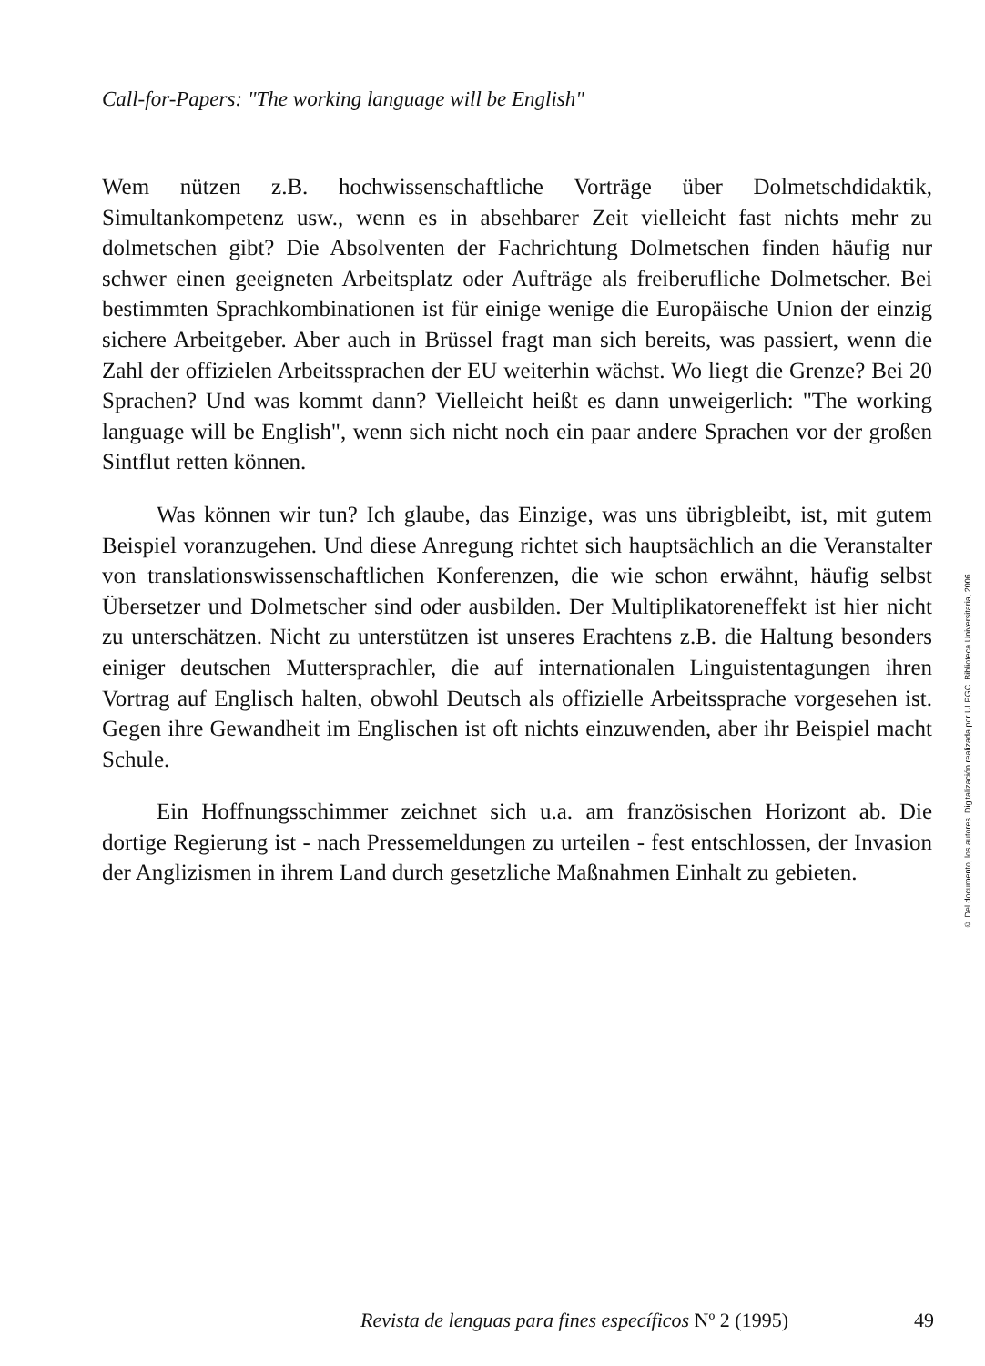Call-for-Papers: "The working language will be English"
Wem nützen z.B. hochwissenschaftliche Vorträge über Dolmetschdidaktik, Simultankompetenz usw., wenn es in absehbarer Zeit vielleicht fast nichts mehr zu dolmetschen gibt? Die Absolventen der Fachrichtung Dolmetschen finden häufig nur schwer einen geeigneten Arbeitsplatz oder Aufträge als freiberufliche Dolmetscher. Bei bestimmten Sprachkombinationen ist für einige wenige die Europäische Union der einzig sichere Arbeitgeber. Aber auch in Brüssel fragt man sich bereits, was passiert, wenn die Zahl der offizielen Arbeitssprachen der EU weiterhin wächst. Wo liegt die Grenze? Bei 20 Sprachen? Und was kommt dann? Vielleicht heißt es dann unweigerlich: "The working language will be English", wenn sich nicht noch ein paar andere Sprachen vor der großen Sintflut retten können.
Was können wir tun? Ich glaube, das Einzige, was uns übrigbleibt, ist, mit gutem Beispiel voranzugehen. Und diese Anregung richtet sich hauptsächlich an die Veranstalter von translationswissenschaftlichen Konferenzen, die wie schon erwähnt, häufig selbst Übersetzer und Dolmetscher sind oder ausbilden. Der Multiplikatoreneffekt ist hier nicht zu unterschätzen. Nicht zu unterstützen ist unseres Erachtens z.B. die Haltung besonders einiger deutschen Muttersprachler, die auf internationalen Linguistentagungen ihren Vortrag auf Englisch halten, obwohl Deutsch als offizielle Arbeitssprache vorgesehen ist. Gegen ihre Gewandheit im Englischen ist oft nichts einzuwenden, aber ihr Beispiel macht Schule.
Ein Hoffnungsschimmer zeichnet sich u.a. am französischen Horizont ab. Die dortige Regierung ist - nach Pressemeldungen zu urteilen - fest entschlossen, der Invasion der Anglizismen in ihrem Land durch gesetzliche Maßnahmen Einhalt zu gebieten.
© Del documento, los autores. Digitalización realizada por ULPGC. Biblioteca Universitaria, 2006
Revista de lenguas para fines específicos Nº 2 (1995) 49